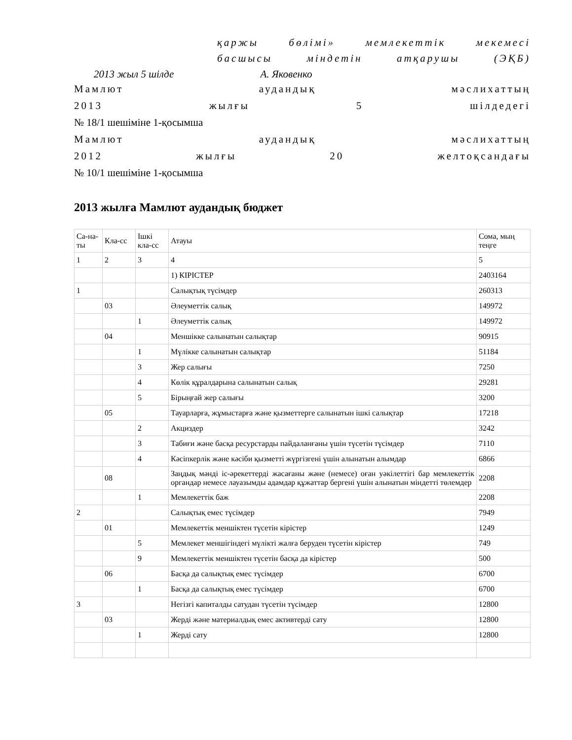қаржы бөлімі» мемлекеттік мекемесі
басшысы міндетін атқарушы (ЭҚБ)
2013 жыл 5 шілде А. Яковенко
Мамлют аудандық мәслихаттың
2013 жылғы 5 шілдедегі
№ 18/1 шешіміне 1-қосымша
Мамлют аудандық мәслихаттың
2012 жылғы 20 желтоқсандағы
№ 10/1 шешіміне 1-қосымша
2013 жылға Мамлют аудандық бюджет
| Са-на-ты | Кла-сс | Ішкі кла-сс | Атауы | Сома, мың теңге |
| 1 | 2 | 3 | 4 | 5 |
| | | | 1) КІРІСТЕР | 2403164 |
| 1 | | | Салықтық түсімдер | 260313 |
| | 03 | | Әлеуметтік салық | 149972 |
| | | 1 | Әлеуметтік салық | 149972 |
| | 04 | | Меншікке салынатын салықтар | 90915 |
| | | 1 | Мүлікке салынатын салықтар | 51184 |
| | | 3 | Жер салығы | 7250 |
| | | 4 | Көлік құралдарына салынатын салық | 29281 |
| | | 5 | Бірыңғай жер салығы | 3200 |
| | 05 | | Тауарларға, жұмыстарға және қызметтерге салынатын ішкі салықтар | 17218 |
| | | 2 | Акциздер | 3242 |
| | | 3 | Табиғи және басқа ресурстарды пайдаланғаны үшін түсетін түсімдер | 7110 |
| | | 4 | Кәсіпкерлік және кәсіби қызметті жүргізгені үшін алынатын алымдар | 6866 |
| | 08 | | Заңдық мәнді іс-әрекеттерді жасағаны және (немесе) оған уәкілеттігі бар мемлекеттік органдар немесе лауазымды адамдар құжаттар бергені үшін алынатын міндетті төлемдер | 2208 |
| | | 1 | Мемлекеттік баж | 2208 |
| 2 | | | Салықтық емес түсімдер | 7949 |
| | 01 | | Мемлекеттік меншіктен түсетін кірістер | 1249 |
| | | 5 | Мемлекет меншігіндегі мүлікті жалға беруден түсетін кірістер | 749 |
| | | 9 | Мемлекеттік меншіктен түсетін басқа да кірістер | 500 |
| | 06 | | Басқа да салықтық емес түсімдер | 6700 |
| | | 1 | Басқа да салықтық емес түсімдер | 6700 |
| 3 | | | Негізгі капиталды сатудан түсетін түсімдер | 12800 |
| | 03 | | Жерді және материалдық емес активтерді сату | 12800 |
| | | 1 | Жерді сату | 12800 |